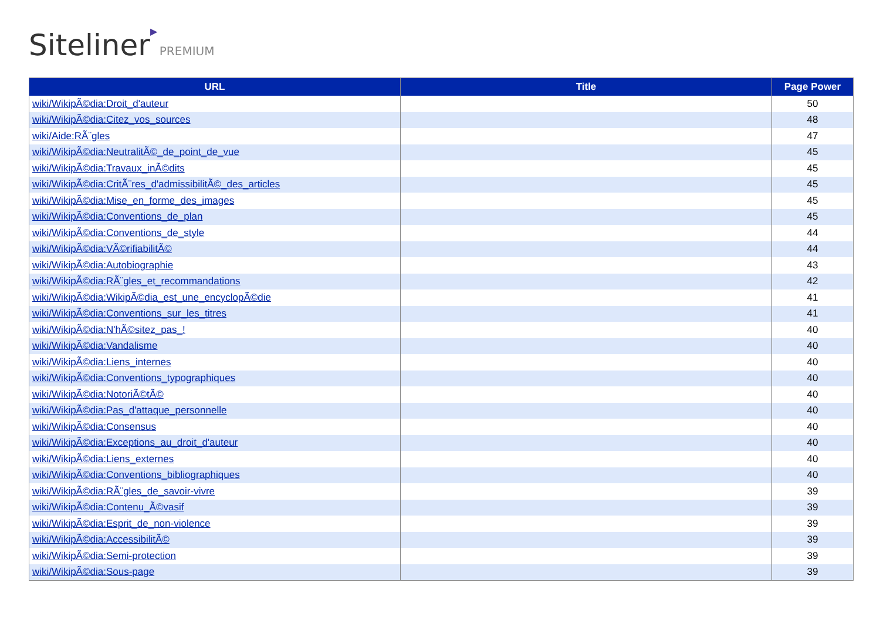Siteliner▶ PREMIUM
| URL | Title | Page Power |
| --- | --- | --- |
| wiki/WikipÃ©dia:Droit_d'auteur | | 50 |
| wiki/WikipÃ©dia:Citez_vos_sources | | 48 |
| wiki/Aide:RÃ¨gles | | 47 |
| wiki/WikipÃ©dia:NeutralitÃ©_de_point_de_vue | | 45 |
| wiki/WikipÃ©dia:Travaux_inÃ©dits | | 45 |
| wiki/WikipÃ©dia:CritÃ¨res_d'admissibilitÃ©_des_articles | | 45 |
| wiki/WikipÃ©dia:Mise_en_forme_des_images | | 45 |
| wiki/WikipÃ©dia:Conventions_de_plan | | 45 |
| wiki/WikipÃ©dia:Conventions_de_style | | 44 |
| wiki/WikipÃ©dia:VÃ©rifiabilitÃ© | | 44 |
| wiki/WikipÃ©dia:Autobiographie | | 43 |
| wiki/WikipÃ©dia:RÃ¨gles_et_recommandations | | 42 |
| wiki/WikipÃ©dia:WikipÃ©dia_est_une_encyclopÃ©die | | 41 |
| wiki/WikipÃ©dia:Conventions_sur_les_titres | | 41 |
| wiki/WikipÃ©dia:N'hÃ©sitez_pas_! | | 40 |
| wiki/WikipÃ©dia:Vandalisme | | 40 |
| wiki/WikipÃ©dia:Liens_internes | | 40 |
| wiki/WikipÃ©dia:Conventions_typographiques | | 40 |
| wiki/WikipÃ©dia:NotoriÃ©tÃ© | | 40 |
| wiki/WikipÃ©dia:Pas_d'attaque_personnelle | | 40 |
| wiki/WikipÃ©dia:Consensus | | 40 |
| wiki/WikipÃ©dia:Exceptions_au_droit_d'auteur | | 40 |
| wiki/WikipÃ©dia:Liens_externes | | 40 |
| wiki/WikipÃ©dia:Conventions_bibliographiques | | 40 |
| wiki/WikipÃ©dia:RÃ¨gles_de_savoir-vivre | | 39 |
| wiki/WikipÃ©dia:Contenu_Ã©vasif | | 39 |
| wiki/WikipÃ©dia:Esprit_de_non-violence | | 39 |
| wiki/WikipÃ©dia:AccessibilitÃ© | | 39 |
| wiki/WikipÃ©dia:Semi-protection | | 39 |
| wiki/WikipÃ©dia:Sous-page | | 39 |